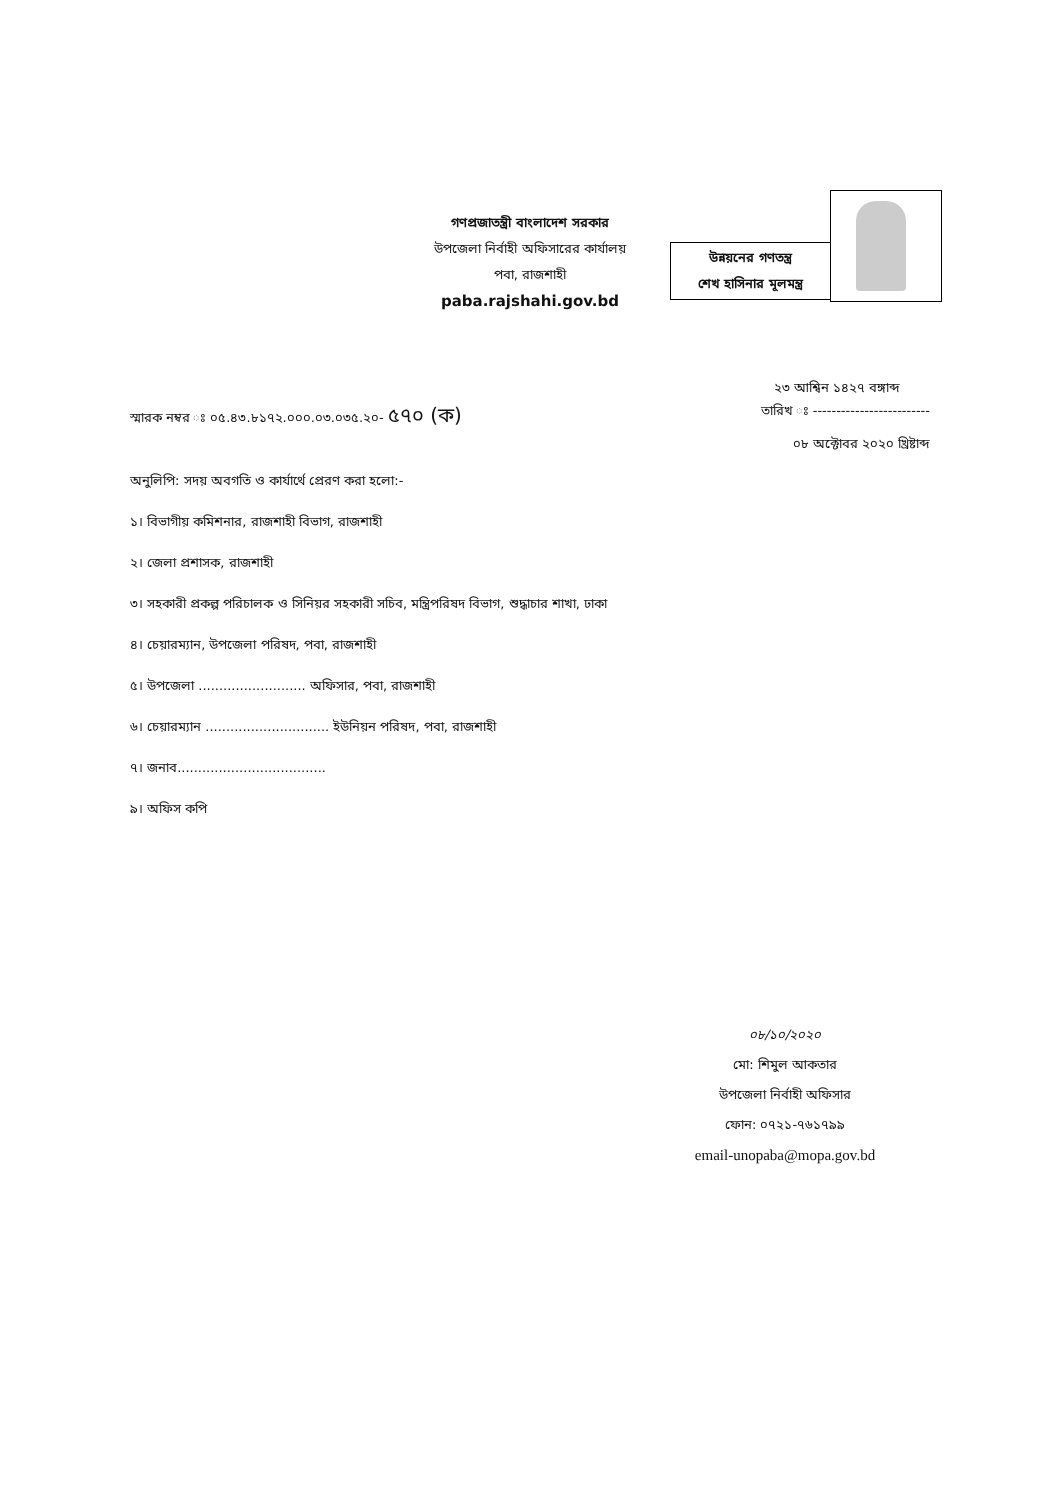গণপ্রজাতন্ত্রী বাংলাদেশ সরকার
উপজেলা নির্বাহী অফিসারের কার্যালয়
পবা, রাজশাহী
paba.rajshahi.gov.bd
উন্নয়নের গণতন্ত্র
শেখ হাসিনার মূলমন্ত্র
২৩ আশ্বিন ১৪২৭ বঙ্গাব্দ
স্মারক নম্বর ঃ ০৫.৪৩.৮১৭২.০০০.০৩.০৩৫.২০- ৫৭০ (ক) তারিখ ঃ -------------------------
০৮ অক্টোবর ২০২০ খ্রিষ্টাব্দ
অনুলিপি: সদয় অবগতি ও কার্যার্থে প্রেরণ করা হলো:-
১। বিভাগীয় কমিশনার, রাজশাহী বিভাগ, রাজশাহী
২। জেলা প্রশাসক, রাজশাহী
৩। সহকারী প্রকল্প পরিচালক ও সিনিয়র সহকারী সচিব, মন্ত্রিপরিষদ বিভাগ, শুদ্ধাচার শাখা, ঢাকা
৪। চেয়ারম্যান, উপজেলা পরিষদ, পবা, রাজশাহী
৫। উপজেলা .......................... অফিসার, পবা, রাজশাহী
৬। চেয়ারম্যান .............................. ইউনিয়ন পরিষদ, পবা, রাজশাহী
৭। জনাব....................................
৯। অফিস কপি
০৮/১০/২০২০
মো: শিমুল আকতার
উপজেলা নির্বাহী অফিসার
ফোন: ০৭২১-৭৬১৭৯৯
email-unopaba@mopa.gov.bd